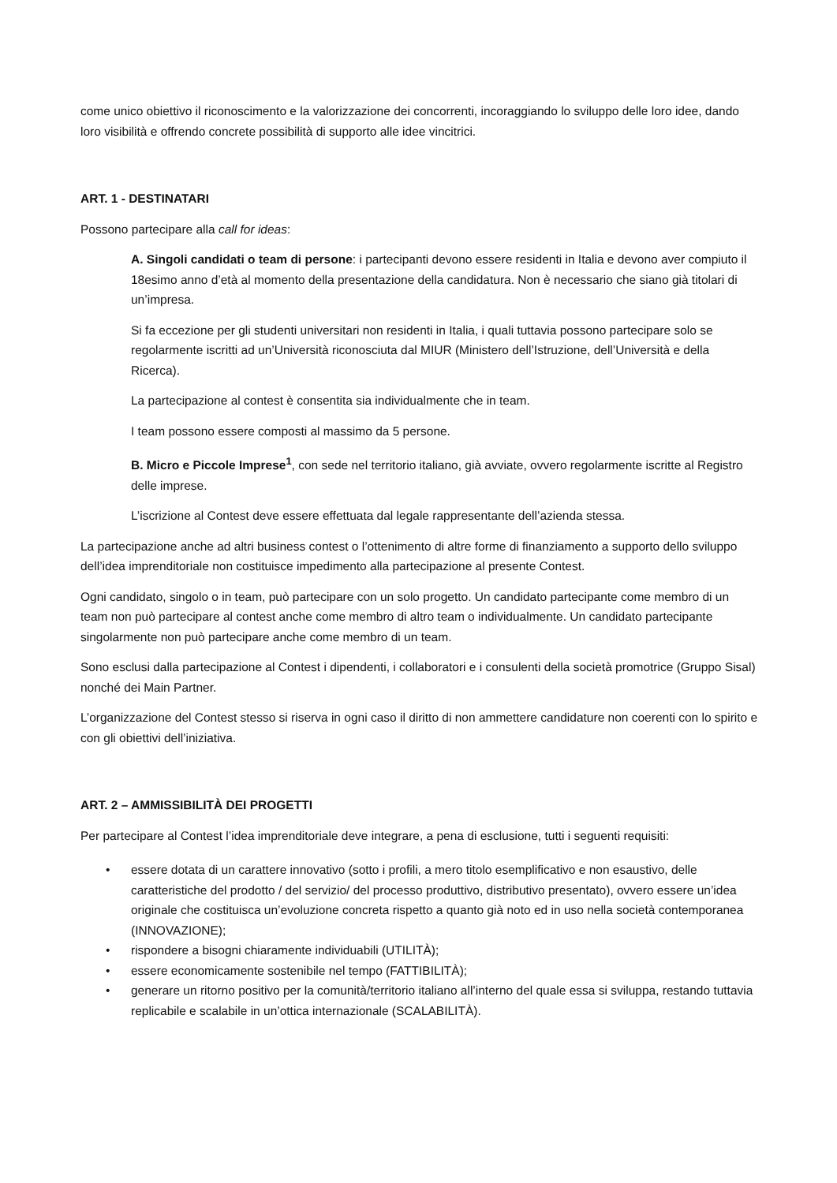come unico obiettivo il riconoscimento e la valorizzazione dei concorrenti, incoraggiando lo sviluppo delle loro idee, dando loro visibilità e offrendo concrete possibilità di supporto alle idee vincitrici.
ART. 1 - DESTINATARI
Possono partecipare alla call for ideas:
A. Singoli candidati o team di persone: i partecipanti devono essere residenti in Italia e devono aver compiuto il 18esimo anno d’età al momento della presentazione della candidatura. Non è necessario che siano già titolari di un’impresa.
Si fa eccezione per gli studenti universitari non residenti in Italia, i quali tuttavia possono partecipare solo se regolarmente iscritti ad un’Università riconosciuta dal MIUR (Ministero dell’Istruzione, dell’Università e della Ricerca).
La partecipazione al contest è consentita sia individualmente che in team.
I team possono essere composti al massimo da 5 persone.
B. Micro e Piccole Imprese<sup>1</sup>, con sede nel territorio italiano, già avviate, ovvero regolarmente iscritte al Registro delle imprese.
L’iscrizione al Contest deve essere effettuata dal legale rappresentante dell’azienda stessa.
La partecipazione anche ad altri business contest o l’ottenimento di altre forme di finanziamento a supporto dello sviluppo dell’idea imprenditoriale non costituisce impedimento alla partecipazione al presente Contest.
Ogni candidato, singolo o in team, può partecipare con un solo progetto. Un candidato partecipante come membro di un team non può partecipare al contest anche come membro di altro team o individualmente. Un candidato partecipante singolarmente non può partecipare anche come membro di un team.
Sono esclusi dalla partecipazione al Contest i dipendenti, i collaboratori e i consulenti della società promotrice (Gruppo Sisal) nonché dei Main Partner.
L’organizzazione del Contest stesso si riserva in ogni caso il diritto di non ammettere candidature non coerenti con lo spirito e con gli obiettivi dell’iniziativa.
ART. 2 – AMMISSIBILITÀ DEI PROGETTI
Per partecipare al Contest l’idea imprenditoriale deve integrare, a pena di esclusione, tutti i seguenti requisiti:
• essere dotata di un carattere innovativo (sotto i profili, a mero titolo esemplificativo e non esaustivo, delle caratteristiche del prodotto / del servizio/ del processo produttivo, distributivo presentato), ovvero essere un’idea originale che costituisca un’evoluzione concreta rispetto a quanto già noto ed in uso nella società contemporanea (INNOVAZIONE);
• rispondere a bisogni chiaramente individuabili (UTILITÀ);
• essere economicamente sostenibile nel tempo (FATTIBILITÀ);
• generare un ritorno positivo per la comunità/territorio italiano all’interno del quale essa si sviluppa, restando tuttavia replicabile e scalabile in un’ottica internazionale (SCALABILITÀ).